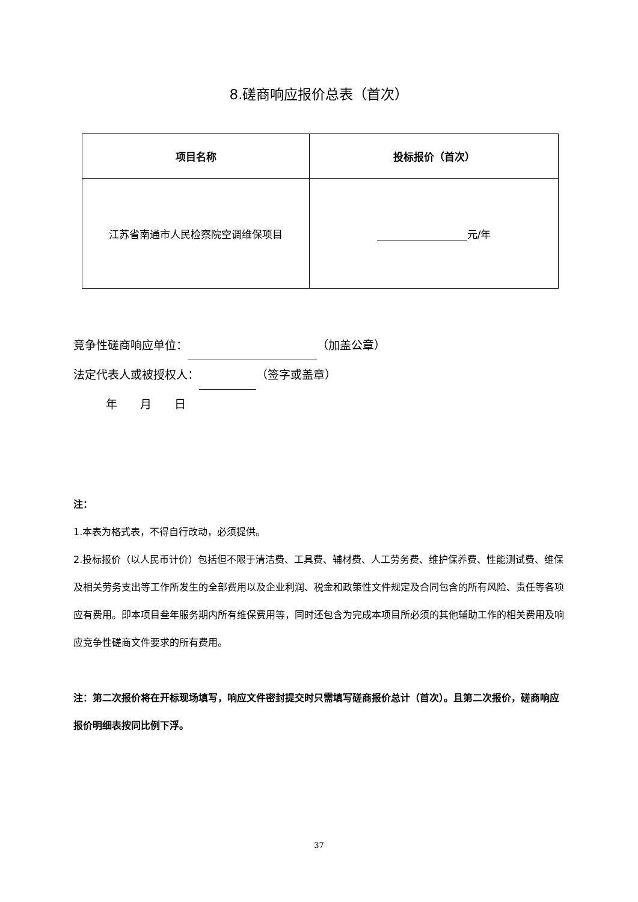8.磋商响应报价总表（首次）
| 项目名称 | 投标报价（首次） |
| --- | --- |
| 江苏省南通市人民检察院空调维保项目 | 元/年 |
竞争性磋商响应单位： （加盖公章）
法定代表人或被授权人： （签字或盖章）
年　　月　　日
注：
1.本表为格式表，不得自行改动，必须提供。
2.投标报价（以人民币计价）包括但不限于清洁费、工具费、辅材费、人工劳务费、维护保养费、性能测试费、维保及相关劳务支出等工作所发生的全部费用以及企业利润、税金和政策性文件规定及合同包含的所有风险、责任等各项应有费用。即本项目叁年服务期内所有维保费用等，同时还包含为完成本项目所必须的其他辅助工作的相关费用及响应竞争性磋商文件要求的所有费用。
注：第二次报价将在开标现场填写，响应文件密封提交时只需填写磋商报价总计（首次）。且第二次报价，磋商响应报价明细表按同比例下浮。
37